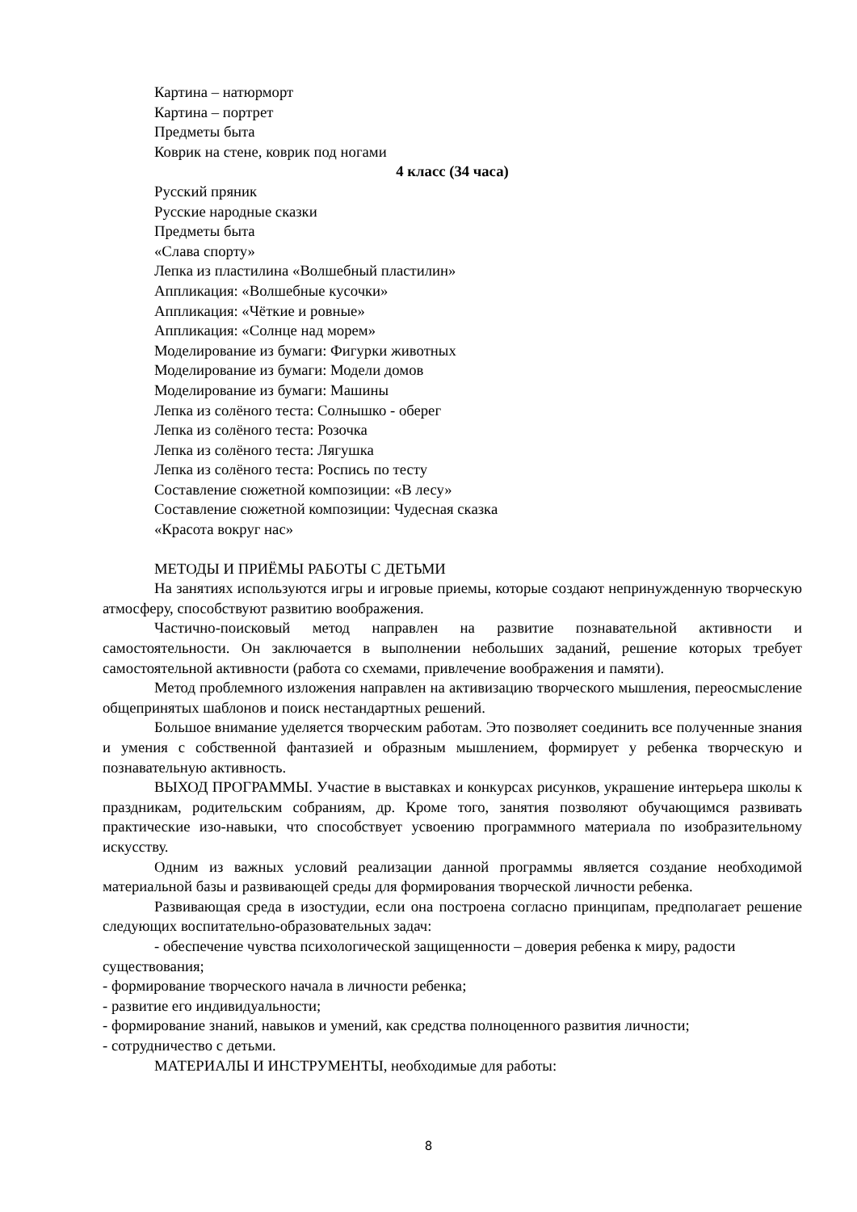Картина – натюрморт
Картина – портрет
Предметы быта
Коврик на стене, коврик под ногами
4 класс (34 часа)
Русский пряник
Русские народные сказки
Предметы быта
«Слава спорту»
Лепка из пластилина «Волшебный пластилин»
Аппликация: «Волшебные кусочки»
Аппликация: «Чёткие и ровные»
Аппликация: «Солнце над морем»
Моделирование из бумаги: Фигурки животных
Моделирование из бумаги: Модели домов
Моделирование из бумаги: Машины
Лепка из солёного теста: Солнышко - оберег
Лепка из солёного теста: Розочка
Лепка из солёного теста: Лягушка
Лепка из солёного теста: Роспись по тесту
Составление сюжетной композиции: «В лесу»
Составление сюжетной композиции: Чудесная сказка
«Красота вокруг нас»
МЕТОДЫ И ПРИЁМЫ РАБОТЫ С ДЕТЬМИ
На занятиях используются игры и игровые приемы, которые создают непринужденную творческую атмосферу, способствуют развитию воображения.
Частично-поисковый метод направлен на развитие познавательной активности и самостоятельности. Он заключается в выполнении небольших заданий, решение которых требует самостоятельной активности (работа со схемами, привлечение воображения и памяти).
Метод проблемного изложения направлен на активизацию творческого мышления, переосмысление общепринятых шаблонов и поиск нестандартных решений.
Большое внимание уделяется творческим работам. Это позволяет соединить все полученные знания и умения с собственной фантазией и образным мышлением, формирует у ребенка творческую и познавательную активность.
ВЫХОД ПРОГРАММЫ. Участие в выставках и конкурсах рисунков, украшение интерьера школы к праздникам, родительским собраниям, др. Кроме того, занятия позволяют обучающимся развивать практические изо-навыки, что способствует усвоению программного материала по изобразительному искусству.
Одним из важных условий реализации данной программы является создание необходимой материальной базы и развивающей среды для формирования творческой личности ребенка.
Развивающая среда в изостудии, если она построена согласно принципам, предполагает решение следующих воспитательно-образовательных задач:
- обеспечение чувства психологической защищенности – доверия ребенка к миру, радости существования;
- формирование творческого начала в личности ребенка;
- развитие его индивидуальности;
- формирование знаний, навыков и умений, как средства полноценного развития личности;
- сотрудничество с детьми.
МАТЕРИАЛЫ И ИНСТРУМЕНТЫ, необходимые для работы:
8